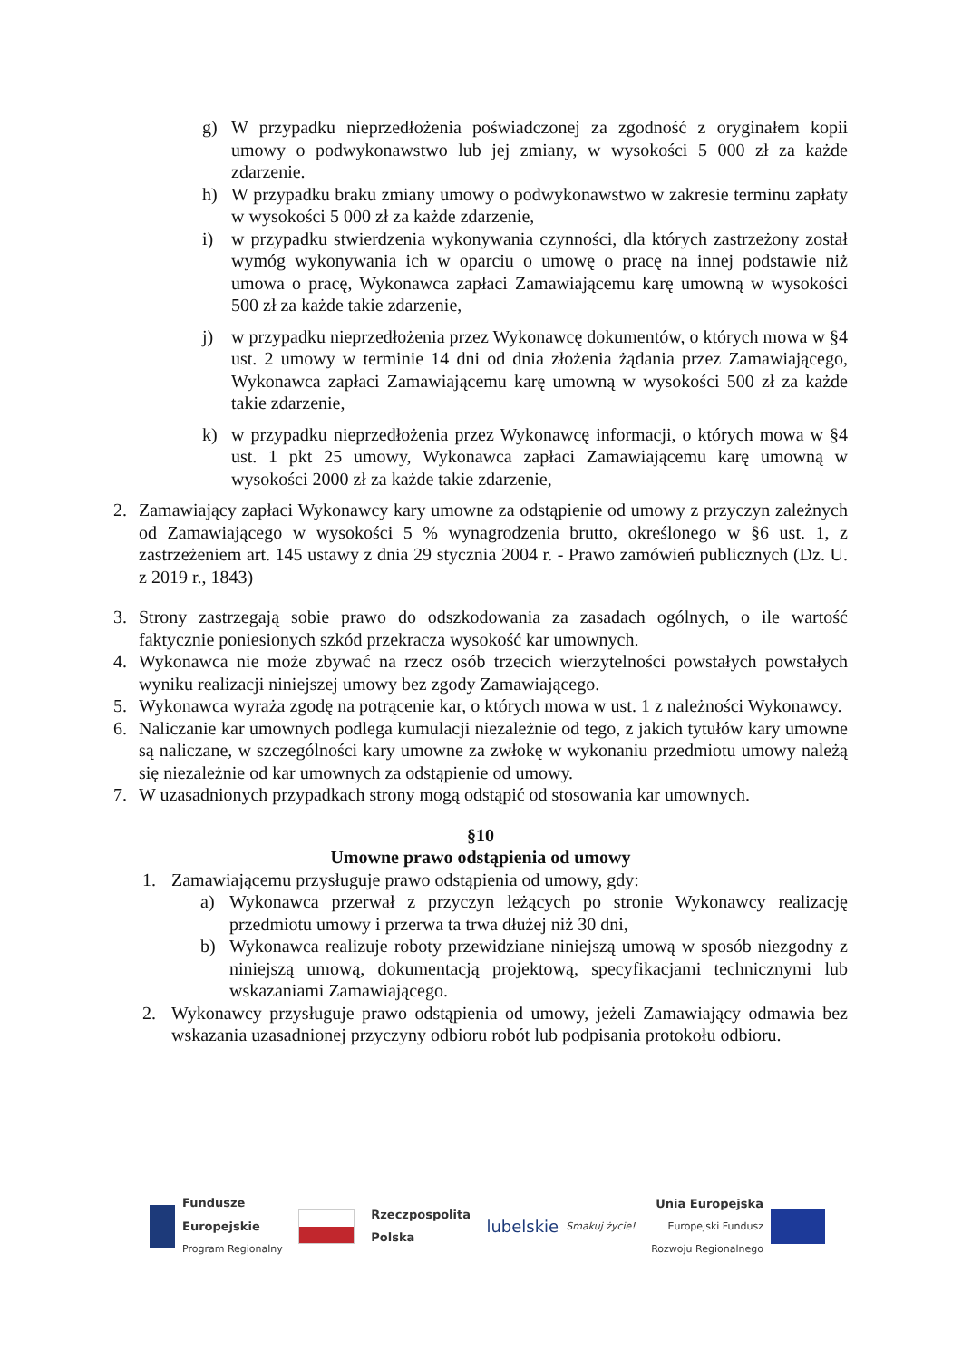g) W przypadku nieprzedłożenia poświadczonej za zgodność z oryginałem kopii umowy o podwykonawstwo lub jej zmiany, w wysokości 5 000 zł za każde zdarzenie.
h) W przypadku braku zmiany umowy o podwykonawstwo w zakresie terminu zapłaty w wysokości 5 000 zł za każde zdarzenie,
i) w przypadku stwierdzenia wykonywania czynności, dla których zastrzeżony został wymóg wykonywania ich w oparciu o umowę o pracę na innej podstawie niż umowa o pracę, Wykonawca zapłaci Zamawiającemu karę umowną w wysokości 500 zł za każde takie zdarzenie,
j) w przypadku nieprzedłożenia przez Wykonawcę dokumentów, o których mowa w §4 ust. 2 umowy w terminie 14 dni od dnia złożenia żądania przez Zamawiającego, Wykonawca zapłaci Zamawiającemu karę umowną w wysokości 500 zł za każde takie zdarzenie,
k) w przypadku nieprzedłożenia przez Wykonawcę informacji, o których mowa w §4 ust. 1 pkt 25 umowy, Wykonawca zapłaci Zamawiającemu karę umowną w wysokości 2000 zł za każde takie zdarzenie,
2. Zamawiający zapłaci Wykonawcy kary umowne za odstąpienie od umowy z przyczyn zależnych od Zamawiającego w wysokości 5 % wynagrodzenia brutto, określonego w §6 ust. 1, z zastrzeżeniem art. 145 ustawy z dnia 29 stycznia 2004 r. - Prawo zamówień publicznych (Dz. U. z 2019 r., 1843)
3. Strony zastrzegają sobie prawo do odszkodowania za zasadach ogólnych, o ile wartość faktycznie poniesionych szkód przekracza wysokość kar umownych.
4. Wykonawca nie może zbywać na rzecz osób trzecich wierzytelności powstałych powstałych wyniku realizacji niniejszej umowy bez zgody Zamawiającego.
5. Wykonawca wyraża zgodę na potrącenie kar, o których mowa w ust. 1 z należności Wykonawcy.
6. Naliczanie kar umownych podlega kumulacji niezależnie od tego, z jakich tytułów kary umowne są naliczane, w szczególności kary umowne za zwłokę w wykonaniu przedmiotu umowy należą się niezależnie od kar umownych za odstąpienie od umowy.
7. W uzasadnionych przypadkach strony mogą odstąpić od stosowania kar umownych.
§10
Umowne prawo odstąpienia od umowy
1. Zamawiającemu przysługuje prawo odstąpienia od umowy, gdy:
a) Wykonawca przerwał z przyczyn leżących po stronie Wykonawcy realizację przedmiotu umowy i przerwa ta trwa dłużej niż 30 dni,
b) Wykonawca realizuje roboty przewidziane niniejszą umową w sposób niezgodny z niniejszą umową, dokumentacją projektową, specyfikacjami technicznymi lub wskazaniami Zamawiającego.
2. Wykonawcy przysługuje prawo odstąpienia od umowy, jeżeli Zamawiający odmawia bez wskazania uzasadnionej przyczyny odbioru robót lub podpisania protokołu odbioru.
Fundusze
Europejskie
Program Regionalny
Rzeczpospolita
Polska
lubelskie Smakuj życie!
Unia Europejska
Europejski Fundusz
Rozwoju Regionalnego